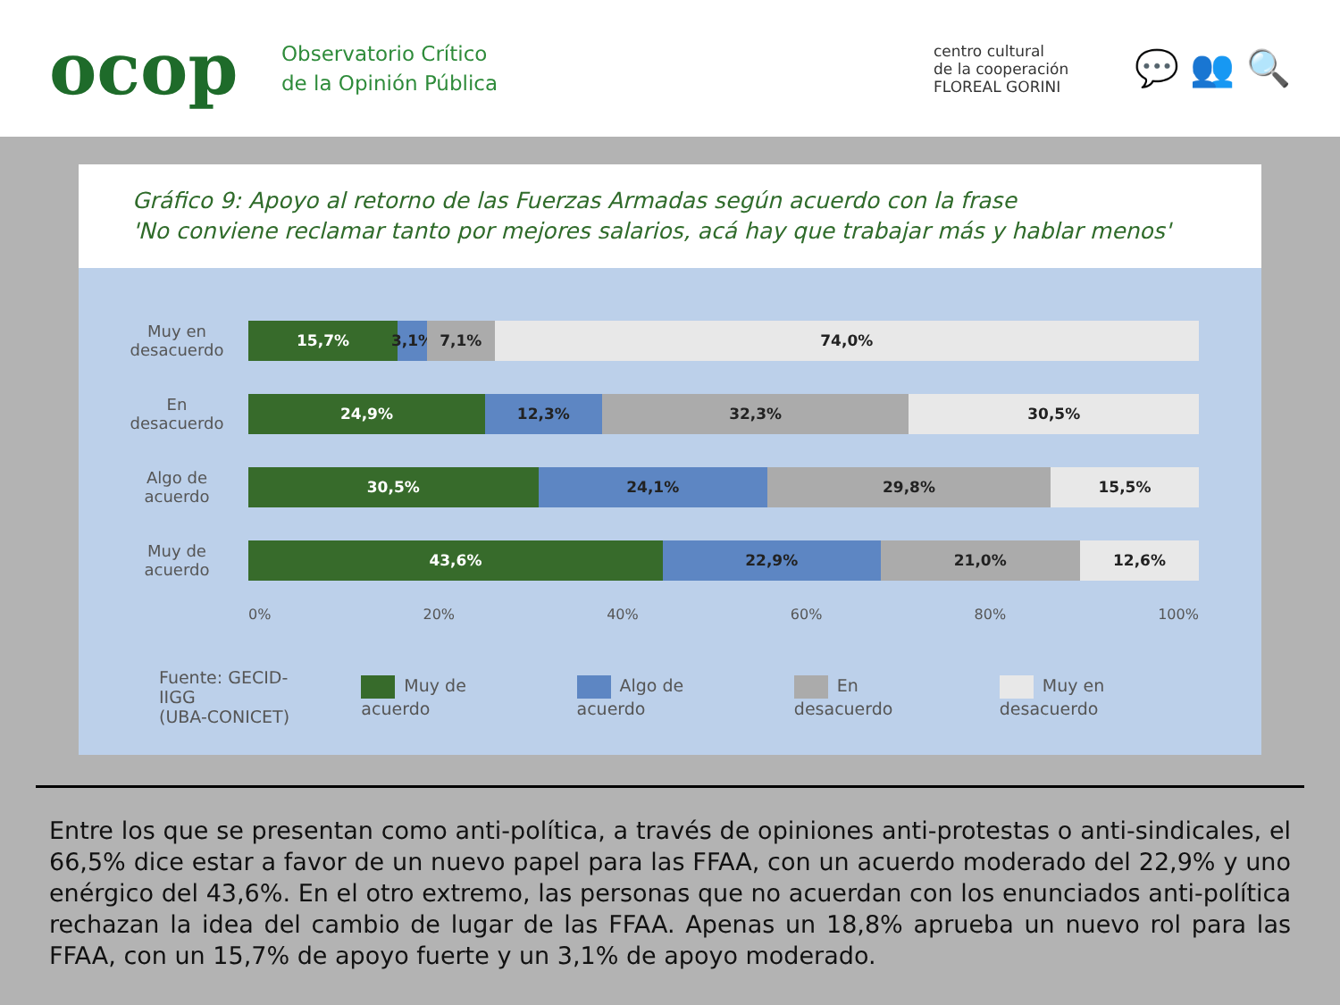ocop
Observatorio Crítico
de la Opinión Pública
centro cultural
de la cooperación
FLOREAL GORINI
💬 👥 🔍
Gráfico 9: Apoyo al retorno de las Fuerzas Armadas según acuerdo con la frase
'No conviene reclamar tanto por mejores salarios, acá hay que trabajar más y hablar menos'
Muy en desacuerdo
15,7% 3,1% 7,1% 74,0%
En desacuerdo
24,9% 12,3% 32,3% 30,5%
Algo de acuerdo
30,5% 24,1% 29,8% 15,5%
Muy de acuerdo
43,6% 22,9% 21,0% 12,6%
0% 20% 40% 60% 80% 100%
Fuente: GECID-IIGG
(UBA-CONICET) Muy de acuerdo Algo de acuerdo En desacuerdo Muy en desacuerdo
Entre los que se presentan como anti-política, a través de opiniones anti-protestas o anti-sindicales, el 66,5% dice estar a favor de un nuevo papel para las FFAA, con un acuerdo moderado del 22,9% y uno enérgico del 43,6%. En el otro extremo, las personas que no acuerdan con los enunciados anti-política rechazan la idea del cambio de lugar de las FFAA. Apenas un 18,8% aprueba un nuevo rol para las FFAA, con un 15,7% de apoyo fuerte y un 3,1% de apoyo moderado.